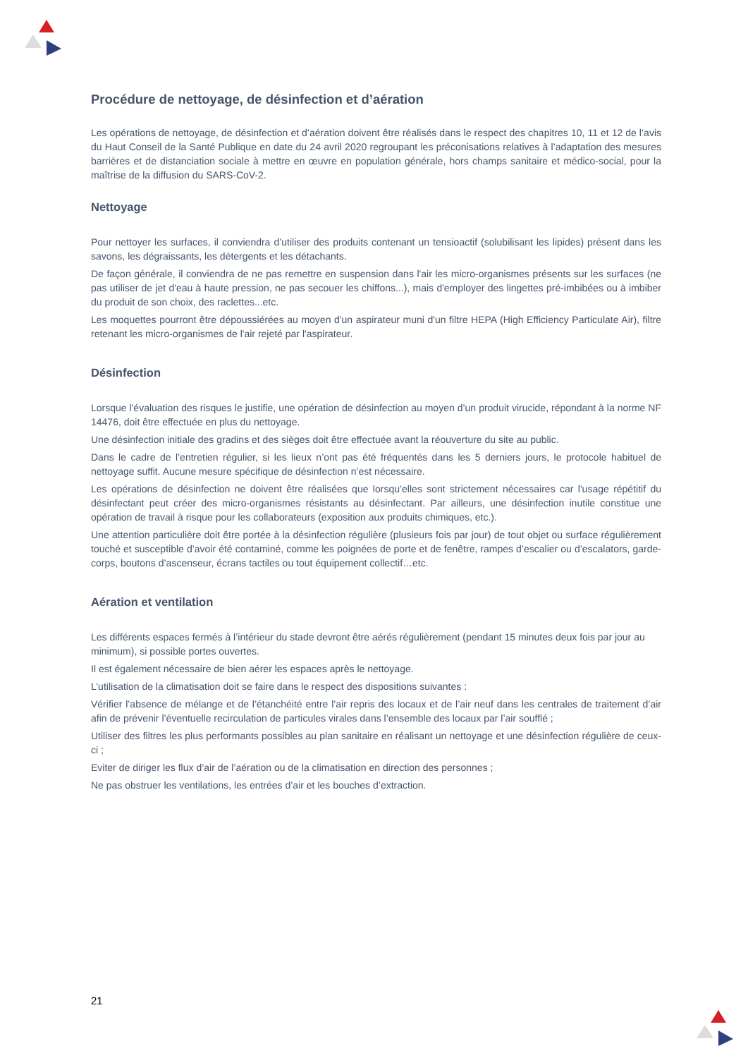Procédure de nettoyage, de désinfection et d’aération
Les opérations de nettoyage, de désinfection et d’aération doivent être réalisés dans le respect des chapitres 10, 11 et 12 de l’avis du Haut Conseil de la Santé Publique en date du 24 avril 2020 regroupant les préconisations relatives à l’adaptation des mesures barrières et de distanciation sociale à mettre en œuvre en population générale, hors champs sanitaire et médico-social, pour la maîtrise de la diffusion du SARS-CoV-2.
Nettoyage
Pour nettoyer les surfaces, il conviendra d’utiliser des produits contenant un tensioactif (solubilisant les lipides) présent dans les savons, les dégraissants, les détergents et les détachants.
De façon générale, il conviendra de ne pas remettre en suspension dans l'air les micro-organismes présents sur les surfaces (ne pas utiliser de jet d'eau à haute pression, ne pas secouer les chiffons...), mais d'employer des lingettes pré-imbibées ou à imbiber du produit de son choix, des raclettes...etc.
Les moquettes pourront être dépoussiérées au moyen d'un aspirateur muni d'un filtre HEPA (High Efficiency Particulate Air), filtre retenant les micro-organismes de l'air rejeté par l'aspirateur.
Désinfection
Lorsque l'évaluation des risques le justifie, une opération de désinfection au moyen d’un produit virucide, répondant à la norme NF 14476, doit être effectuée en plus du nettoyage.
Une désinfection initiale des gradins et des sièges doit être effectuée avant la réouverture du site au public.
Dans le cadre de l’entretien régulier, si les lieux n’ont pas été fréquentés dans les 5 derniers jours, le protocole habituel de nettoyage suffit. Aucune mesure spécifique de désinfection n’est nécessaire.
Les opérations de désinfection ne doivent être réalisées que lorsqu’elles sont strictement nécessaires car l'usage répétitif du désinfectant peut créer des micro-organismes résistants au désinfectant. Par ailleurs, une désinfection inutile constitue une opération de travail à risque pour les collaborateurs (exposition aux produits chimiques, etc.).
Une attention particulière doit être portée à la désinfection régulière (plusieurs fois par jour) de tout objet ou surface régulièrement touché et susceptible d’avoir été contaminé, comme les poignées de porte et de fenêtre, rampes d’escalier ou d’escalators, garde-corps, boutons d’ascenseur, écrans tactiles ou tout équipement collectif…etc.
Aération et ventilation
Les différents espaces fermés à l’intérieur du stade devront être aérés régulièrement (pendant 15 minutes deux fois par jour au minimum), si possible portes ouvertes.
Il est également nécessaire de bien aérer les espaces après le nettoyage.
L’utilisation de la climatisation doit se faire dans le respect des dispositions suivantes :
Vérifier l’absence de mélange et de l’étanchéité entre l’air repris des locaux et de l’air neuf dans les centrales de traitement d’air afin de prévenir l’éventuelle recirculation de particules virales dans l’ensemble des locaux par l’air soufflé ;
Utiliser des filtres les plus performants possibles au plan sanitaire en réalisant un nettoyage et une désinfection régulière de ceux-ci ;
Eviter de diriger les flux d’air de l’aération ou de la climatisation en direction des personnes ;
Ne pas obstruer les ventilations, les entrées d’air et les bouches d’extraction.
21